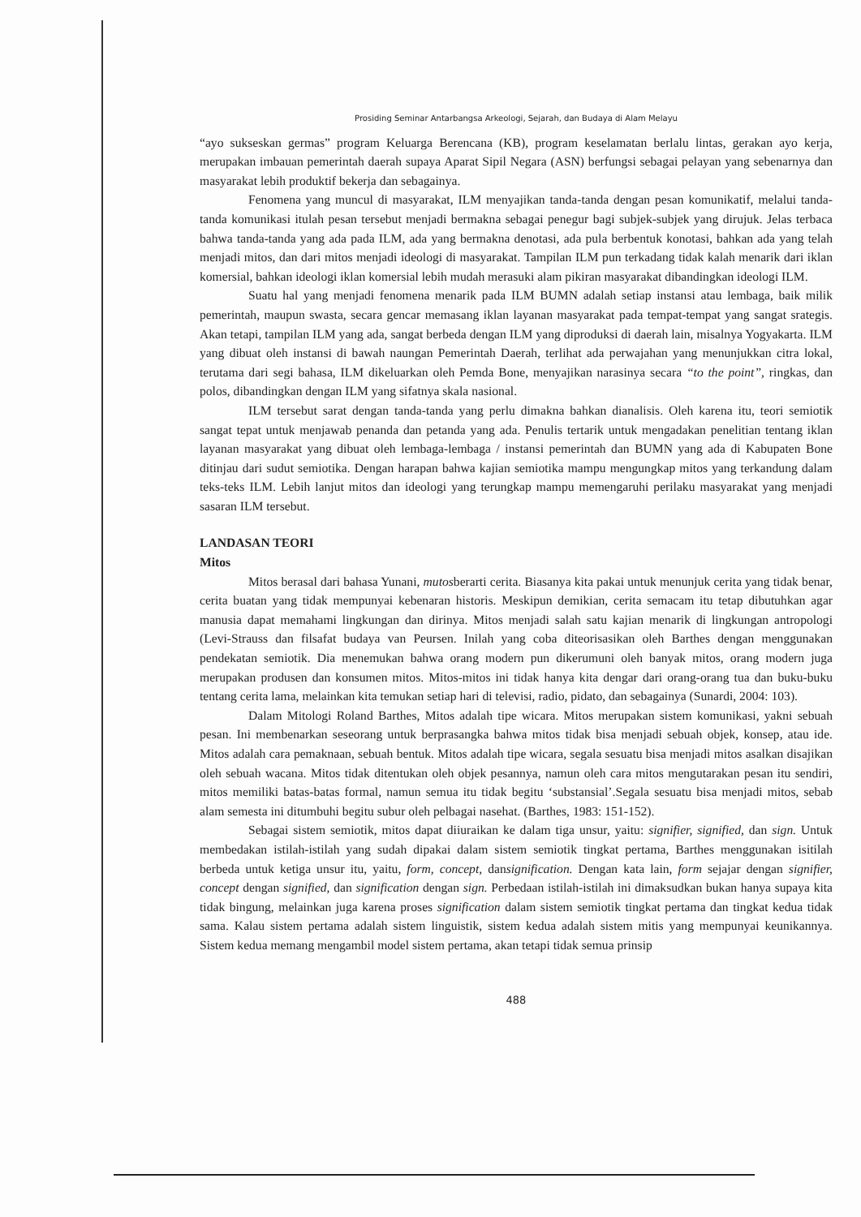Prosiding Seminar Antarbangsa Arkeologi, Sejarah, dan Budaya di Alam Melayu
“ayo sukseskan germas” program Keluarga Berencana (KB), program keselamatan berlalu lintas, gerakan ayo kerja, merupakan imbauan pemerintah daerah supaya Aparat Sipil Negara (ASN) berfungsi sebagai pelayan yang sebenarnya dan masyarakat lebih produktif bekerja dan sebagainya.
Fenomena yang muncul di masyarakat, ILM menyajikan tanda-tanda dengan pesan komunikatif, melalui tanda-tanda komunikasi itulah pesan tersebut menjadi bermakna sebagai penegur bagi subjek-subjek yang dirujuk. Jelas terbaca bahwa tanda-tanda yang ada pada ILM, ada yang bermakna denotasi, ada pula berbentuk konotasi, bahkan ada yang telah menjadi mitos, dan dari mitos menjadi ideologi di masyarakat. Tampilan ILM pun terkadang tidak kalah menarik dari iklan komersial, bahkan ideologi iklan komersial lebih mudah merasuki alam pikiran masyarakat dibandingkan ideologi ILM.
Suatu hal yang menjadi fenomena menarik pada ILM BUMN adalah setiap instansi atau lembaga, baik milik pemerintah, maupun swasta, secara gencar memasang iklan layanan masyarakat pada tempat-tempat yang sangat srategis. Akan tetapi, tampilan ILM yang ada, sangat berbeda dengan ILM yang diproduksi di daerah lain, misalnya Yogyakarta. ILM yang dibuat oleh instansi di bawah naungan Pemerintah Daerah, terlihat ada perwajahan yang menunjukkan citra lokal, terutama dari segi bahasa, ILM dikeluarkan oleh Pemda Bone, menyajikan narasinya secara “to the point”, ringkas, dan polos, dibandingkan dengan ILM yang sifatnya skala nasional.
ILM tersebut sarat dengan tanda-tanda yang perlu dimakna bahkan dianalisis. Oleh karena itu, teori semiotik sangat tepat untuk menjawab penanda dan petanda yang ada. Penulis tertarik untuk mengadakan penelitian tentang iklan layanan masyarakat yang dibuat oleh lembaga-lembaga / instansi pemerintah dan BUMN yang ada di Kabupaten Bone ditinjau dari sudut semiotika. Dengan harapan bahwa kajian semiotika mampu mengungkap mitos yang terkandung dalam teks-teks ILM. Lebih lanjut mitos dan ideologi yang terungkap mampu memengaruhi perilaku masyarakat yang menjadi sasaran ILM tersebut.
LANDASAN TEORI
Mitos
Mitos berasal dari bahasa Yunani, mutosberarti cerita. Biasanya kita pakai untuk menunjuk cerita yang tidak benar, cerita buatan yang tidak mempunyai kebenaran historis. Meskipun demikian, cerita semacam itu tetap dibutuhkan agar manusia dapat memahami lingkungan dan dirinya. Mitos menjadi salah satu kajian menarik di lingkungan antropologi (Levi-Strauss dan filsafat budaya van Peursen. Inilah yang coba diteorisasikan oleh Barthes dengan menggunakan pendekatan semiotik. Dia menemukan bahwa orang modern pun dikerumuni oleh banyak mitos, orang modern juga merupakan produsen dan konsumen mitos. Mitos-mitos ini tidak hanya kita dengar dari orang-orang tua dan buku-buku tentang cerita lama, melainkan kita temukan setiap hari di televisi, radio, pidato, dan sebagainya (Sunardi, 2004: 103).
Dalam Mitologi Roland Barthes, Mitos adalah tipe wicara. Mitos merupakan sistem komunikasi, yakni sebuah pesan. Ini membenarkan seseorang untuk berprasangka bahwa mitos tidak bisa menjadi sebuah objek, konsep, atau ide. Mitos adalah cara pemaknaan, sebuah bentuk. Mitos adalah tipe wicara, segala sesuatu bisa menjadi mitos asalkan disajikan oleh sebuah wacana. Mitos tidak ditentukan oleh objek pesannya, namun oleh cara mitos mengutarakan pesan itu sendiri, mitos memiliki batas-batas formal, namun semua itu tidak begitu ‘substansial’.Segala sesuatu bisa menjadi mitos, sebab alam semesta ini ditumbuhi begitu subur oleh pelbagai nasehat. (Barthes, 1983: 151-152).
Sebagai sistem semiotik, mitos dapat diiuraikan ke dalam tiga unsur, yaitu: signifier, signified, dan sign. Untuk membedakan istilah-istilah yang sudah dipakai dalam sistem semiotik tingkat pertama, Barthes menggunakan isitilah berbeda untuk ketiga unsur itu, yaitu, form, concept, dansignification. Dengan kata lain, form sejajar dengan signifier, concept dengan signified, dan signification dengan sign. Perbedaan istilah-istilah ini dimaksudkan bukan hanya supaya kita tidak bingung, melainkan juga karena proses signification dalam sistem semiotik tingkat pertama dan tingkat kedua tidak sama. Kalau sistem pertama adalah sistem linguistik, sistem kedua adalah sistem mitis yang mempunyai keunikannya. Sistem kedua memang mengambil model sistem pertama, akan tetapi tidak semua prinsip
488